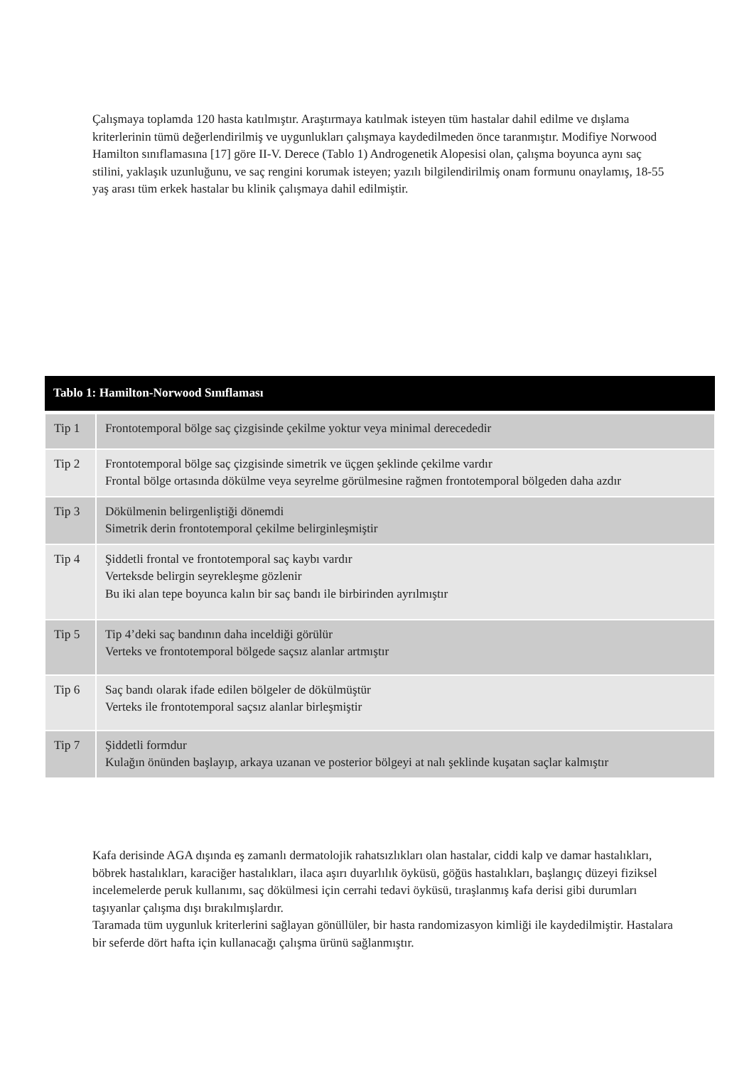Çalışmaya toplamda 120 hasta katılmıştır. Araştırmaya katılmak isteyen tüm hastalar dahil edilme ve dışlama kriterlerinin tümü değerlendirilmiş ve uygunlukları çalışmaya kaydedilmeden önce taranmıştır. Modifiye Norwood Hamilton sınıflamasına [17] göre II-V. Derece (Tablo 1) Androgenetik Alopesisi olan, çalışma boyunca aynı saç stilini, yaklaşık uzunluğunu, ve saç rengini korumak isteyen; yazılı bilgilendirilmiş onam formunu onaylamış, 18-55 yaş arası tüm erkek hastalar bu klinik çalışmaya dahil edilmiştir.
| Tablo 1: Hamilton-Norwood Sınıflaması | |
| --- | --- |
| Tip 1 | Frontotemporal bölge saç çizgisinde çekilme yoktur veya minimal derecededir |
| Tip 2 | Frontotemporal bölge saç çizgisinde simetrik ve üçgen şeklinde çekilme vardır Frontal bölge ortasında dökülme veya seyrelme görülmesine rağmen frontotemporal bölgeden daha azdır |
| Tip 3 | Dökülmenin belirgenliştiği dönemdi Simetrik derin frontotemporal çekilme belirginleşmiştir |
| Tip 4 | Şiddetli frontal ve frontotemporal saç kaybı vardır Verteksde belirgin seyrekleşme gözlenir Bu iki alan tepe boyunca kalın bir saç bandı ile birbirinden ayrılmıştır |
| Tip 5 | Tip 4’deki saç bandının daha inceldiği görülür Verteks ve frontotemporal bölgede saçsız alanlar artmıştır |
| Tip 6 | Saç bandı olarak ifade edilen bölgeler de dökülmüştür Verteks ile frontotemporal saçsız alanlar birleşmiştir |
| Tip 7 | Şiddetli formdur Kulağın önünden başlayıp, arkaya uzanan ve posterior bölgeyi at nalı şeklinde kuşatan saçlar kalmıştır |
Kafa derisinde AGA dışında eş zamanlı dermatolojik rahatsızlıkları olan hastalar, ciddi kalp ve damar hastalıkları, böbrek hastalıkları, karaciğer hastalıkları, ilaca aşırı duyarlılık öyküsü, göğüs hastalıkları, başlangıç düzeyi fiziksel incelemelerde peruk kullanımı, saç dökülmesi için cerrahi tedavi öyküsü, tıraşlanmış kafa derisi gibi durumları taşıyanlar çalışma dışı bırakılmışlardır.
Taramada tüm uygunluk kriterlerini sağlayan gönüllüler, bir hasta randomizasyon kimliği ile kaydedilmiştir. Hastalara bir seferde dört hafta için kullanacağı çalışma ürünü sağlanmıştır.